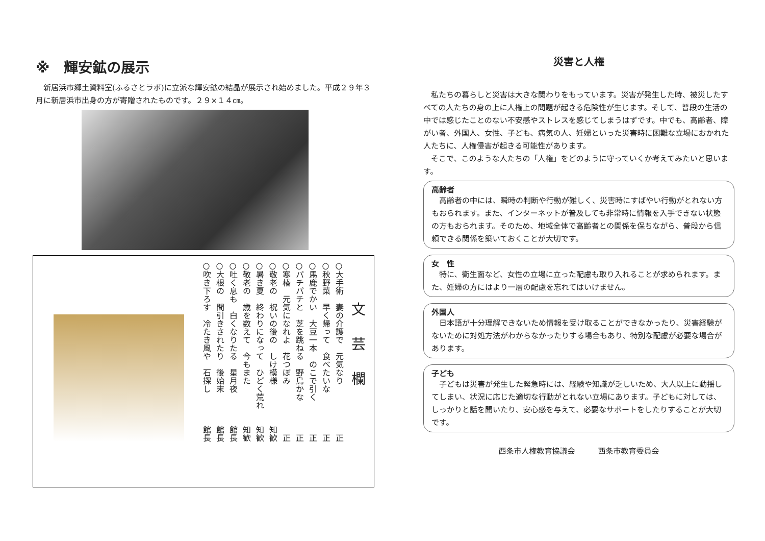※　輝安鉱の展示
　新居浜市郷土資料室(ふるさとラボ)に立派な輝安鉱の結晶が展示され始めました。平成２９年３月に新居浜市出身の方が寄贈されたものです。２９×１４㎝。
文芸欄
○大手術　妻の介護で　元気なり　　　　　　正
○秋野菜　早く帰って　食べたいな　　　　　正
○馬鹿でかい　大豆一本　のこで引く　　　　正
○パチパチと　芝を跳ねる　野鳥かな　　　　正
○寒椿　元気になれよ　花つぼみ　　　　　　正
○敬老の　祝いの後の　しけ模様　　　　　知歓
○暑き夏　終わりになって　ひどく荒れ　　知歓
○敬老の　歳を数えて　今もまた　　　　　知歓
○吐く息も　白くなりたる　星月夜　　　　館長
○大根の　間引きされたり　後始末　　　　館長
○吹き下ろす　冷たき風や　石探し　　　　館長
災害と人権
　私たちの暮らしと災害は大きな関わりをもっています。災害が発生した時、被災したすべての人たちの身の上に人権上の問題が起きる危険性が生じます。そして、普段の生活の中では感じたことのない不安感やストレスを感じてしまうはずです。中でも、高齢者、障がい者、外国人、女性、子ども、病気の人、妊婦といった災害時に困難な立場におかれた人たちに、人権侵害が起きる可能性があります。
　そこで、このような人たちの「人権」をどのように守っていくか考えてみたいと思います。
高齢者
　高齢者の中には、瞬時の判断や行動が難しく、災害時にすばやい行動がとれない方もおられます。また、インターネットが普及しても非常時に情報を入手できない状態の方もおられます。そのため、地域全体で高齢者との関係を保ちながら、普段から信頼できる関係を築いておくことが大切です。
女　性
　特に、衛生面など、女性の立場に立った配慮も取り入れることが求められます。また、妊婦の方にはより一層の配慮を忘れてはいけません。
外国人
　日本語が十分理解できないため情報を受け取ることができなかったり、災害経験がないために対処方法がわからなかったりする場合もあり、特別な配慮が必要な場合があります。
子ども
　子どもは災害が発生した緊急時には、経験や知識が乏しいため、大人以上に動揺してしまい、状況に応じた適切な行動がとれない立場にあります。子どもに対しては、しっかりと話を聞いたり、安心感を与えて、必要なサポートをしたりすることが大切です。
西条市人権教育協議会　　　西条市教育委員会